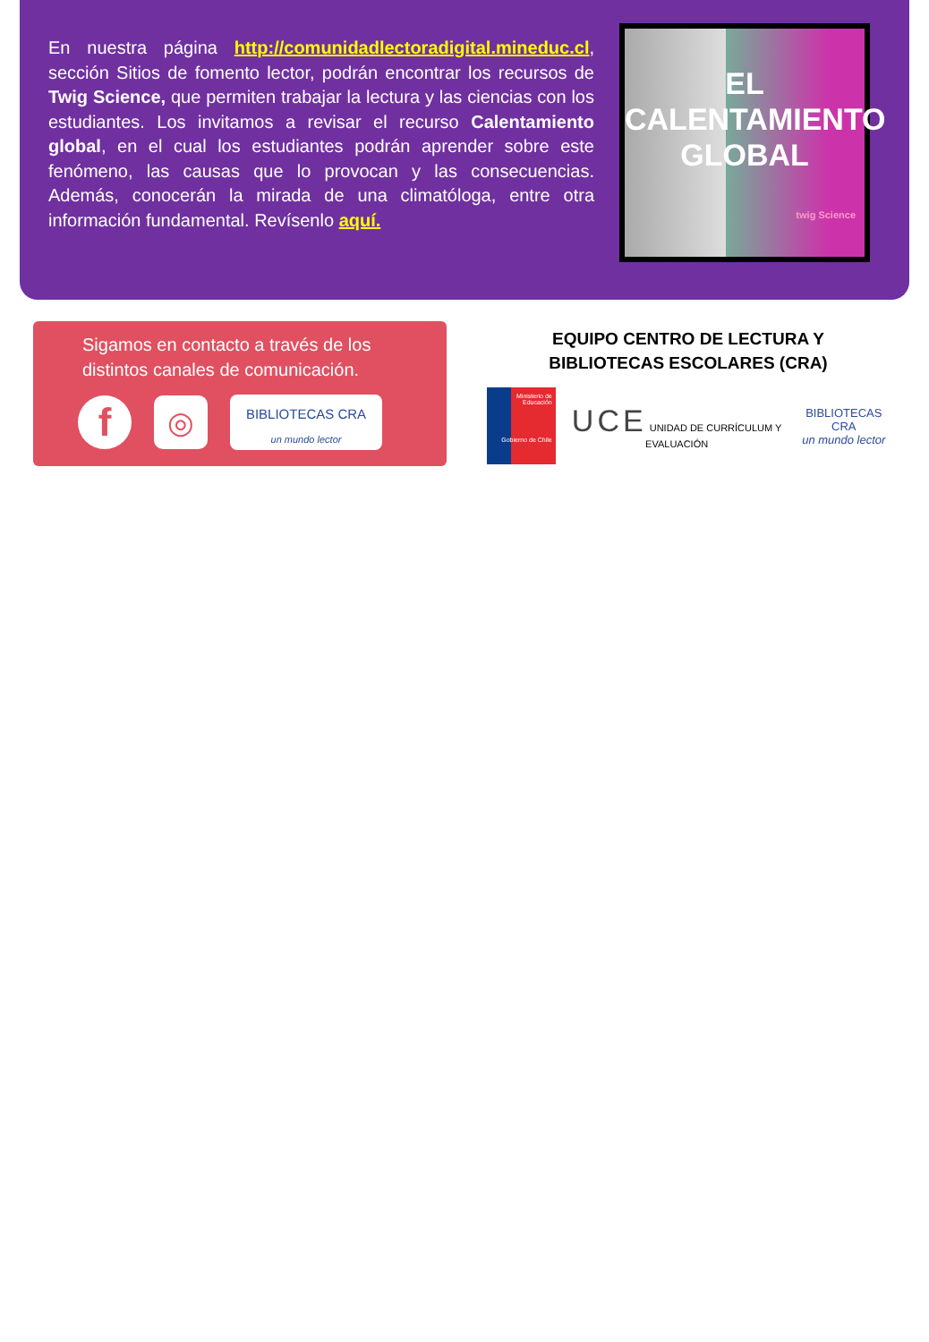En nuestra página http://comunidadlectoradigital.mineduc.cl, sección Sitios de fomento lector, podrán encontrar los recursos de Twig Science, que permiten trabajar la lectura y las ciencias con los estudiantes. Los invitamos a revisar el recurso Calentamiento global, en el cual los estudiantes podrán aprender sobre este fenómeno, las causas que lo provocan y las consecuencias. Además, conocerán la mirada de una climatóloga, entre otra información fundamental. Revísenlo aquí.
EL
CALENTAMIENTO
GLOBAL
twig Science
Sigamos en contacto a través de los distintos canales de comunicación.
f
◎
BIBLIOTECAS CRA
un mundo lector
EQUIPO CENTRO DE LECTURA Y
BIBLIOTECAS ESCOLARES (CRA)
Ministerio de Educación
Gobierno de Chile
UCE UNIDAD DE CURRÍCULUM Y EVALUACIÓN
BIBLIOTECAS CRA
un mundo lector